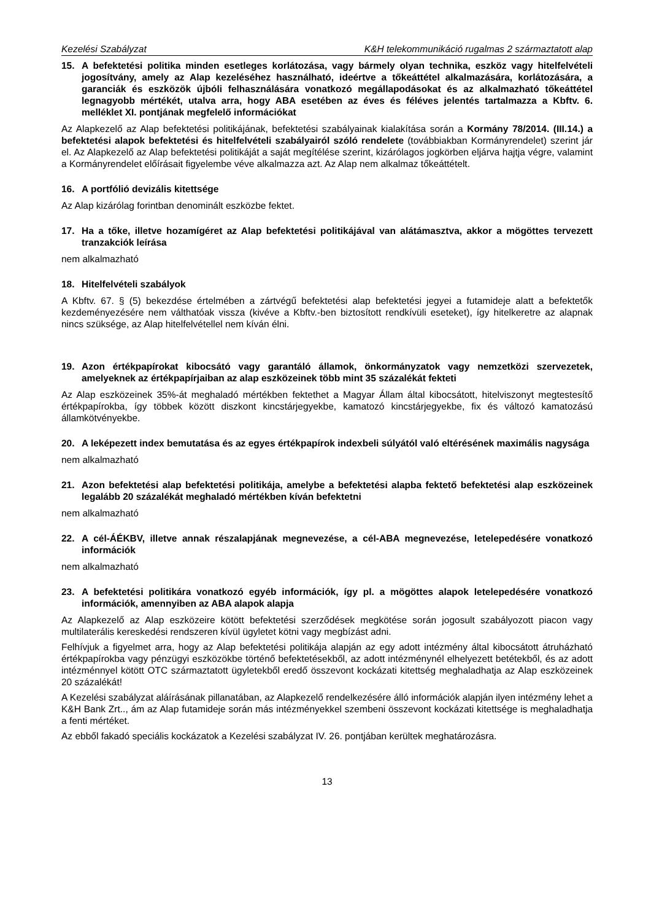Kezelési Szabályzat K&H telekommunikáció rugalmas 2 származtatott alap
15. A befektetési politika minden esetleges korlátozása, vagy bármely olyan technika, eszköz vagy hitelfelvételi jogosítvány, amely az Alap kezeléséhez használható, ideértve a tőkeáttétel alkalmazására, korlátozására, a garanciák és eszközök újbóli felhasználására vonatkozó megállapodásokat és az alkalmazható tőkeáttétel legnagyobb mértékét, utalva arra, hogy ABA esetében az éves és féléves jelentés tartalmazza a Kbftv. 6. melléklet XI. pontjának megfelelő információkat
Az Alapkezelő az Alap befektetési politikájának, befektetési szabályainak kialakítása során a Kormány 78/2014. (III.14.) a befektetési alapok befektetési és hitelfelvételi szabályairól szóló rendelete (továbbiakban Kormányrendelet) szerint jár el. Az Alapkezelő az Alap befektetési politikáját a saját megítélése szerint, kizárólagos jogkörben eljárva hajtja végre, valamint a Kormányrendelet előírásait figyelembe véve alkalmazza azt. Az Alap nem alkalmaz tőkeáttételt.
16. A portfólió devizális kitettsége
Az Alap kizárólag forintban denominált eszközbe fektet.
17. Ha a tőke, illetve hozamígéret az Alap befektetési politikájával van alátámasztva, akkor a mögöttes tervezett tranzakciók leírása
nem alkalmazható
18. Hitelfelvételi szabályok
A Kbftv. 67. § (5) bekezdése értelmében a zártvégű befektetési alap befektetési jegyei a futamideje alatt a befektetők kezdeményezésére nem válthatóak vissza (kivéve a Kbftv.-ben biztosított rendkívüli eseteket), így hitelkeretre az alapnak nincs szüksége, az Alap hitelfelvétellel nem kíván élni.
19. Azon értékpapírokat kibocsátó vagy garantáló államok, önkormányzatok vagy nemzetközi szervezetek, amelyeknek az értékpapírjaiban az alap eszközeinek több mint 35 százalékát fekteti
Az Alap eszközeinek 35%-át meghaladó mértékben fektethet a Magyar Állam által kibocsátott, hitelviszonyt megtestesítő értékpapírokba, így többek között diszkont kincstárjegyekbe, kamatozó kincstárjegyekbe, fix és változó kamatozású államkötvényekbe.
20. A leképezett index bemutatása és az egyes értékpapírok indexbeli súlyától való eltérésének maximális nagysága
nem alkalmazható
21. Azon befektetési alap befektetési politikája, amelybe a befektetési alapba fektető befektetési alap eszközeinek legalább 20 százalékát meghaladó mértékben kíván befektetni
nem alkalmazható
22. A cél-ÁÉKBV, illetve annak részalapjának megnevezése, a cél-ABA megnevezése, letelepedésére vonatkozó információk
nem alkalmazható
23. A befektetési politikára vonatkozó egyéb információk, így pl. a mögöttes alapok letelepedésére vonatkozó információk, amennyiben az ABA alapok alapja
Az Alapkezelő az Alap eszközeire kötött befektetési szerződések megkötése során jogosult szabályozott piacon vagy multilaterális kereskedési rendszeren kívül ügyletet kötni vagy megbízást adni.
Felhívjuk a figyelmet arra, hogy az Alap befektetési politikája alapján az egy adott intézmény által kibocsátott átruházható értékpapírokba vagy pénzügyi eszközökbe történő befektetésekből, az adott intézménynél elhelyezett betétekből, és az adott intézménnyel kötött OTC származtatott ügyletekből eredő összevont kockázati kitettség meghaladhatja az Alap eszközeinek 20 százalékát!
A Kezelési szabályzat aláírásának pillanatában, az Alapkezelő rendelkezésére álló információk alapján ilyen intézmény lehet a K&H Bank Zrt.., ám az Alap futamideje során más intézményekkel szembeni összevont kockázati kitettsége is meghaladhatja a fenti mértéket.
Az ebből fakadó speciális kockázatok a Kezelési szabályzat IV. 26. pontjában kerültek meghatározásra.
13